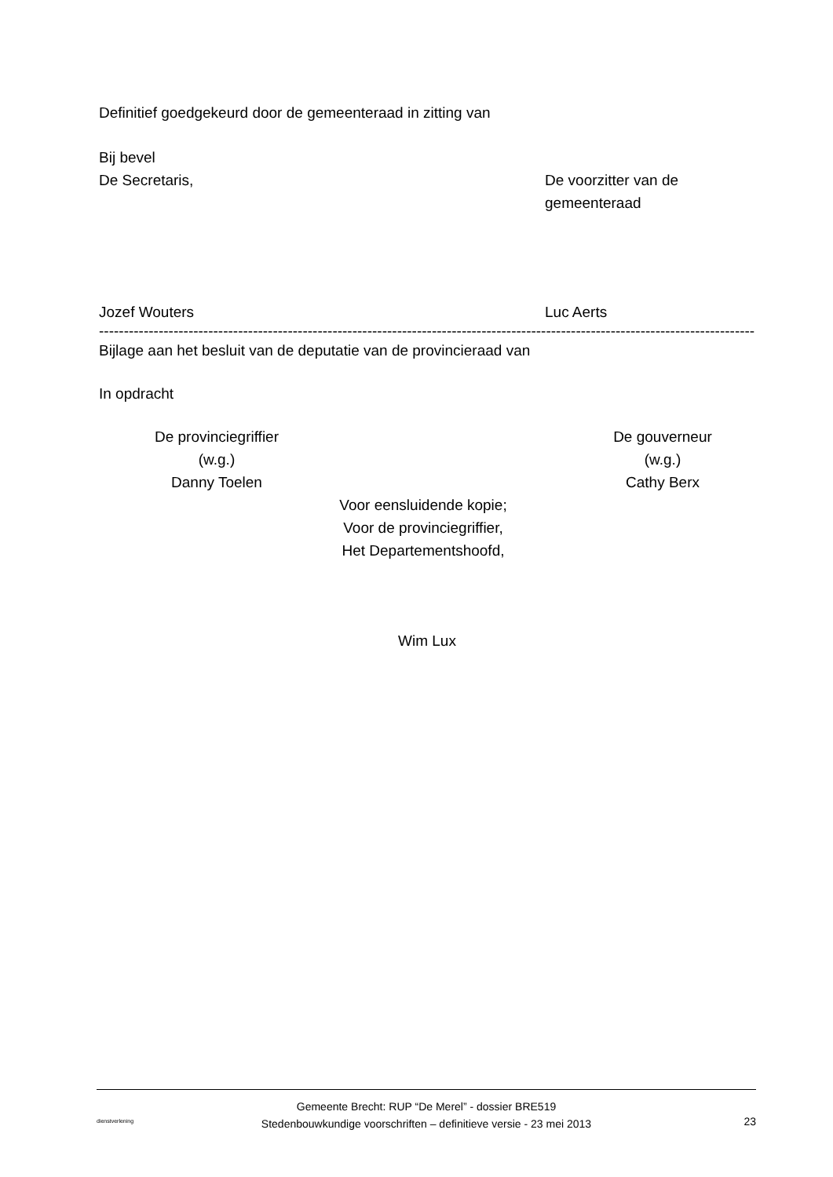Definitief goedgekeurd door de gemeenteraad in zitting van
Bij bevel
De Secretaris, De voorzitter van de
gemeenteraad
Jozef Wouters Luc Aerts
------------------------------------------------------------------------------------------------------------------------------------
Bijlage aan het besluit van de deputatie van de provincieraad van
In opdracht
De provinciegriffier
(w.g.)
Danny Toelen
De gouverneur
(w.g.)
Cathy Berx
Voor eensluidende kopie;
Voor de provinciegriffier,
Het Departementshoofd,
Wim Lux
dienstverlening
Gemeente Brecht: RUP “De Merel” - dossier BRE519
Stedenbouwkundige voorschriften – definitieve versie - 23 mei 2013
23